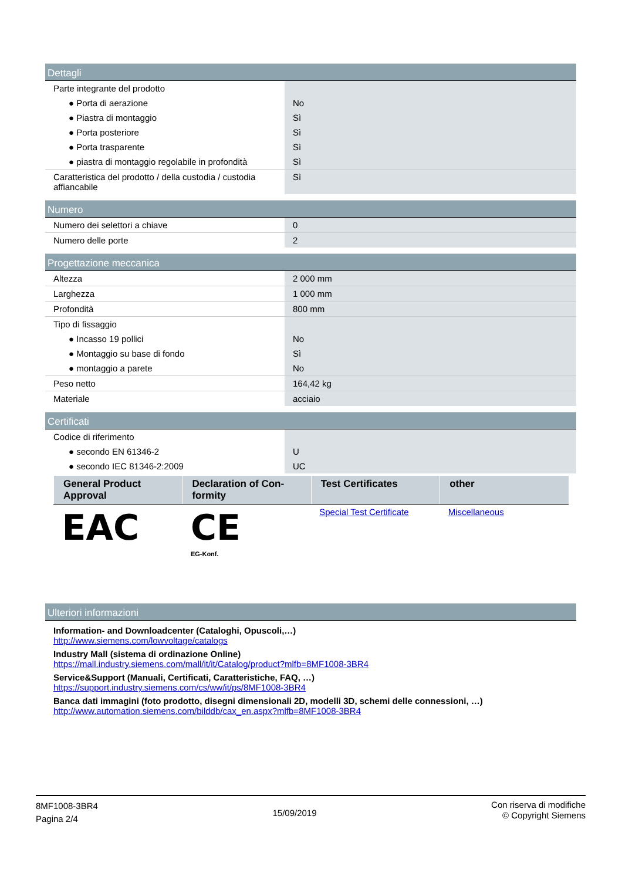Dettagli
| Parte integrante del prodotto | |
| ● Porta di aerazione | No |
| ● Piastra di montaggio | Sì |
| ● Porta posteriore | Sì |
| ● Porta trasparente | Sì |
| ● piastra di montaggio regolabile in profondità | Sì |
| Caratteristica del prodotto / della custodia / custodia affiancabile | Sì |
Numero
| Numero dei selettori a chiave | 0 |
| Numero delle porte | 2 |
Progettazione meccanica
| Altezza | 2 000 mm |
| Larghezza | 1 000 mm |
| Profondità | 800 mm |
| Tipo di fissaggio | |
| ● Incasso 19 pollici | No |
| ● Montaggio su base di fondo | Sì |
| ● montaggio a parete | No |
| Peso netto | 164,42 kg |
| Materiale | acciaio |
Certificati
| Codice di riferimento | |
| ● secondo EN 61346-2 | U |
| ● secondo IEC 81346-2:2009 | UC |
| General Product Approval | Declaration of Con-formity | Test Certificates | other |
| --- | --- | --- | --- |
| EAC | CE EG-Konf. | Special Test Certificate | Miscellaneous |
Ulteriori informazioni
Information- and Downloadcenter (Cataloghi, Opuscoli,…)
http://www.siemens.com/lowvoltage/catalogs
Industry Mall (sistema di ordinazione Online)
https://mall.industry.siemens.com/mall/it/it/Catalog/product?mlfb=8MF1008-3BR4
Service&Support (Manuali, Certificati, Caratteristiche, FAQ, …)
https://support.industry.siemens.com/cs/ww/it/ps/8MF1008-3BR4
Banca dati immagini (foto prodotto, disegni dimensionali 2D, modelli 3D, schemi delle connessioni, …)
http://www.automation.siemens.com/bilddb/cax_en.aspx?mlfb=8MF1008-3BR4
8MF1008-3BR4
Pagina 2/4
15/09/2019
Con riserva di modifiche
© Copyright Siemens